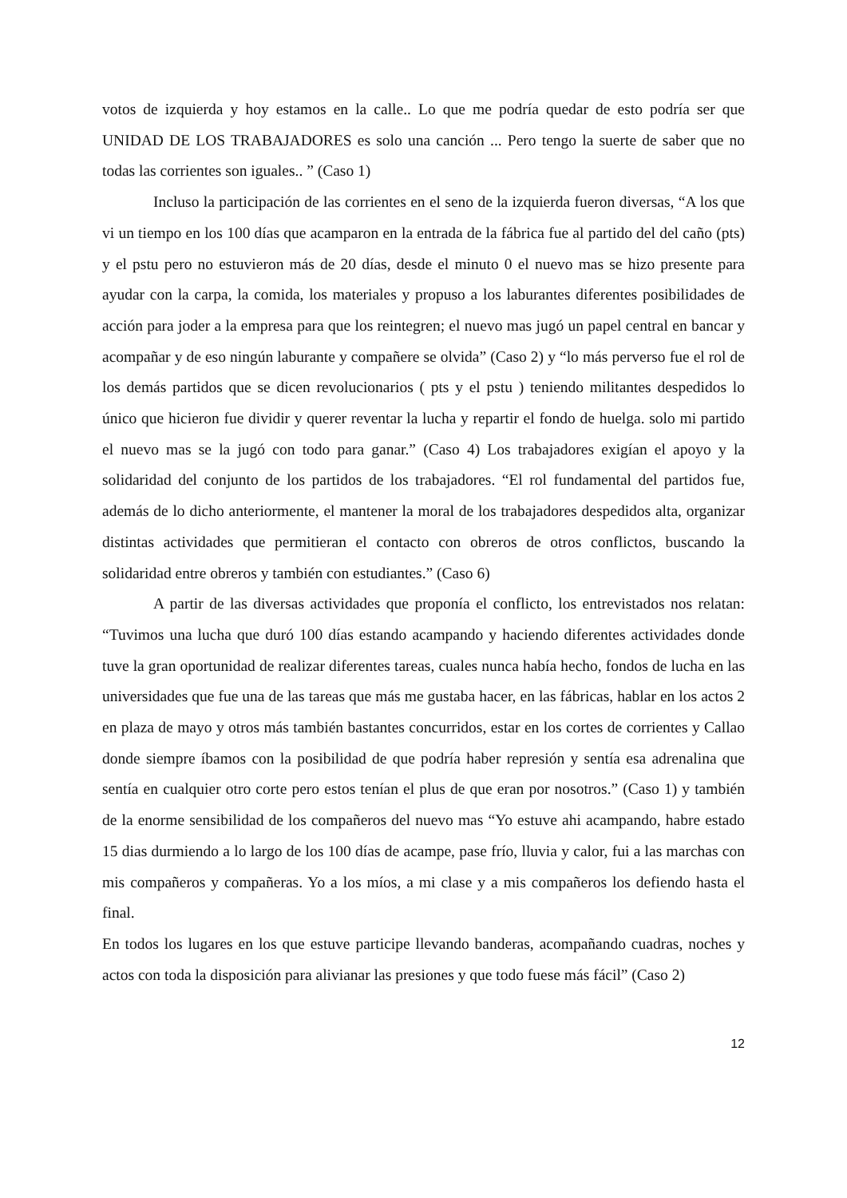votos de izquierda y hoy estamos en la calle.. Lo que me podría quedar de esto podría ser que UNIDAD DE LOS TRABAJADORES es solo una canción ... Pero tengo la suerte de saber que no todas las corrientes son iguales.. ” (Caso 1)
Incluso la participación de las corrientes en el seno de la izquierda fueron diversas, “A los que vi un tiempo en los 100 días que acamparon en la entrada de la fábrica fue al partido del del caño (pts) y el pstu pero no estuvieron más de 20 días, desde el minuto 0 el nuevo mas se hizo presente para ayudar con la carpa, la comida, los materiales y propuso a los laburantes diferentes posibilidades de acción para joder a la empresa para que los reintegren; el nuevo mas jugó un papel central en bancar y acompañar y de eso ningún laburante y compañere se olvida” (Caso 2) y “lo más perverso fue el rol de los demás partidos que se dicen revolucionarios ( pts y el pstu ) teniendo militantes despedidos lo único que hicieron fue dividir y querer reventar la lucha y repartir el fondo de huelga. solo mi partido el nuevo mas se la jugó con todo para ganar.” (Caso 4) Los trabajadores exigían el apoyo y la solidaridad del conjunto de los partidos de los trabajadores. “El rol fundamental del partidos fue, además de lo dicho anteriormente, el mantener la moral de los trabajadores despedidos alta, organizar distintas actividades que permitieran el contacto con obreros de otros conflictos, buscando la solidaridad entre obreros y también con estudiantes.” (Caso 6)
A partir de las diversas actividades que proponía el conflicto, los entrevistados nos relatan: “Tuvimos una lucha que duró 100 días estando acampando y haciendo diferentes actividades donde tuve la gran oportunidad de realizar diferentes tareas, cuales nunca había hecho, fondos de lucha en las universidades que fue una de las tareas que más me gustaba hacer, en las fábricas, hablar en los actos 2 en plaza de mayo y otros más también bastantes concurridos, estar en los cortes de corrientes y Callao donde siempre íbamos con la posibilidad de que podría haber represión y sentía esa adrenalina que sentía en cualquier otro corte pero estos tenían el plus de que eran por nosotros.” (Caso 1) y también de la enorme sensibilidad de los compañeros del nuevo mas “Yo estuve ahi acampando, habre estado 15 dias durmiendo a lo largo de los 100 días de acampe, pase frío, lluvia y calor, fui a las marchas con mis compañeros y compañeras. Yo a los míos, a mi clase y a mis compañeros los defiendo hasta el final.
En todos los lugares en los que estuve participe llevando banderas, acompañando cuadras, noches y actos con toda la disposición para alivianar las presiones y que todo fuese más fácil” (Caso 2)
12